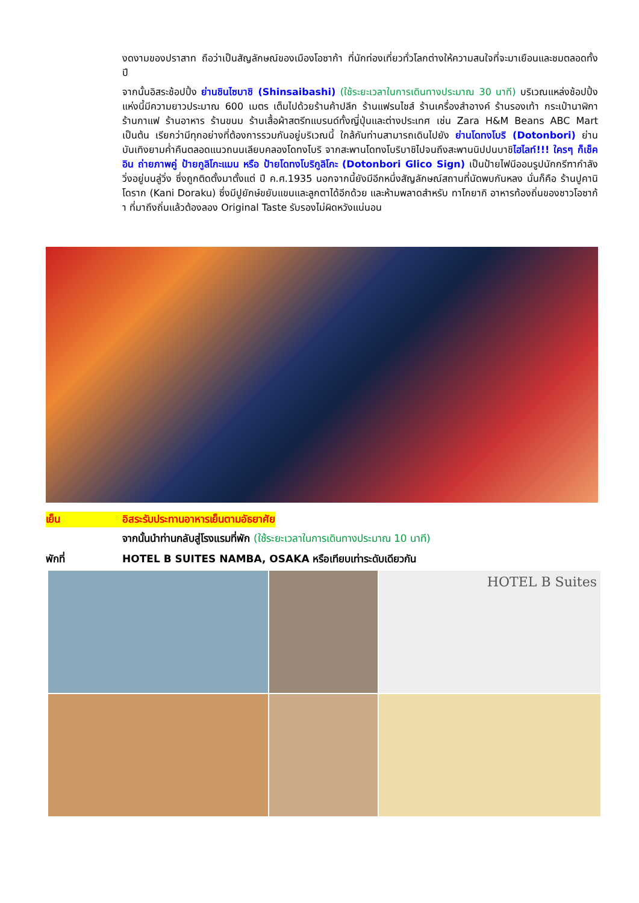งดงามของปราสาท ถือว่าเป็นสัญลักษณ์ของเมืองโอซาก้า ที่นักท่องเที่ยวทั่วโลกต่างให้ความสนใจที่จะมาเยือนและชมตลอดทั้งปี
จากนั้นอิสระช้อปปิ้ง ย่านชินไซบาชิ (Shinsaibashi) (ใช้ระยะเวลาในการเดินทางประมาณ 30 นาที) บริเวณแหล่งช้อปปิ้งแห่งนี้มีความยาวประมาณ 600 เมตร เต็มไปด้วยร้านค้าปลีก ร้านแฟรนไชส์ ร้านเครื่องสำอางค์ ร้านรองเท้า กระเป๋านาฬิกา ร้านกาแฟ ร้านอาหาร ร้านขนม ร้านเสื้อผ้าสตรีทแบรนด์ทั้งญี่ปุ่นและต่างประเทศ เช่น Zara H&M Beans ABC Mart เป็นต้น เรียกว่ามีทุกอย่างที่ต้องการรวมกันอยู่บริเวณนี้ ใกล้กันท่านสามารถเดินไปยัง ย่านโดทงโบริ (Dotonbori) ย่านบันเทิงยามค่ำคืนตลอดแนวถนนเลียบคลองโดทงโบริ จากสะพานโดทงโบริบาชิไปจนถึงสะพานนิปปนบาชิไฮไลท์!!! ใครๆ ก็เช็คอิน ถ่ายภาพคู่ ป้ายกูลิโกะแมน หรือ ป้ายโดทงโบริกูลิโกะ (Dotonbori Glico Sign) เป็นป้ายไฟนีออนรูปนักกรีฑากำลังวิ่งอยู่บนลู่วิ่ง ซึ่งถูกติดตั้งมาตั้งแต่ ปี ค.ศ.1935 นอกจากนี้ยังมีอีกหนึ่งสัญลักษณ์สถานที่นัดพบกันหลง นั่นก็คือ ร้านปูคานิโดราก (Kani Doraku) ซึ่งมีปูยักษ์ขยับแขนและลูกตาได้อีกด้วย และห้ามพลาดสำหรับ ทาโกยากิ อาหารท้องถิ่นของชาวโอซาก้า ที่มาถึงถิ่นแล้วต้องลอง Original Taste รับรองไม่ผิดหวังแน่นอน
เย็น อิสระรับประทานอาหารเย็นตามอัธยาศัย
จากนั้นนำท่านกลับสู่โรงแรมที่พัก (ใช้ระยะเวลาในการเดินทางประมาณ 10 นาที)
พักที่ HOTEL B SUITES NAMBA, OSAKA หรือเทียบเท่าระดับเดียวกัน
HOTEL B Suites